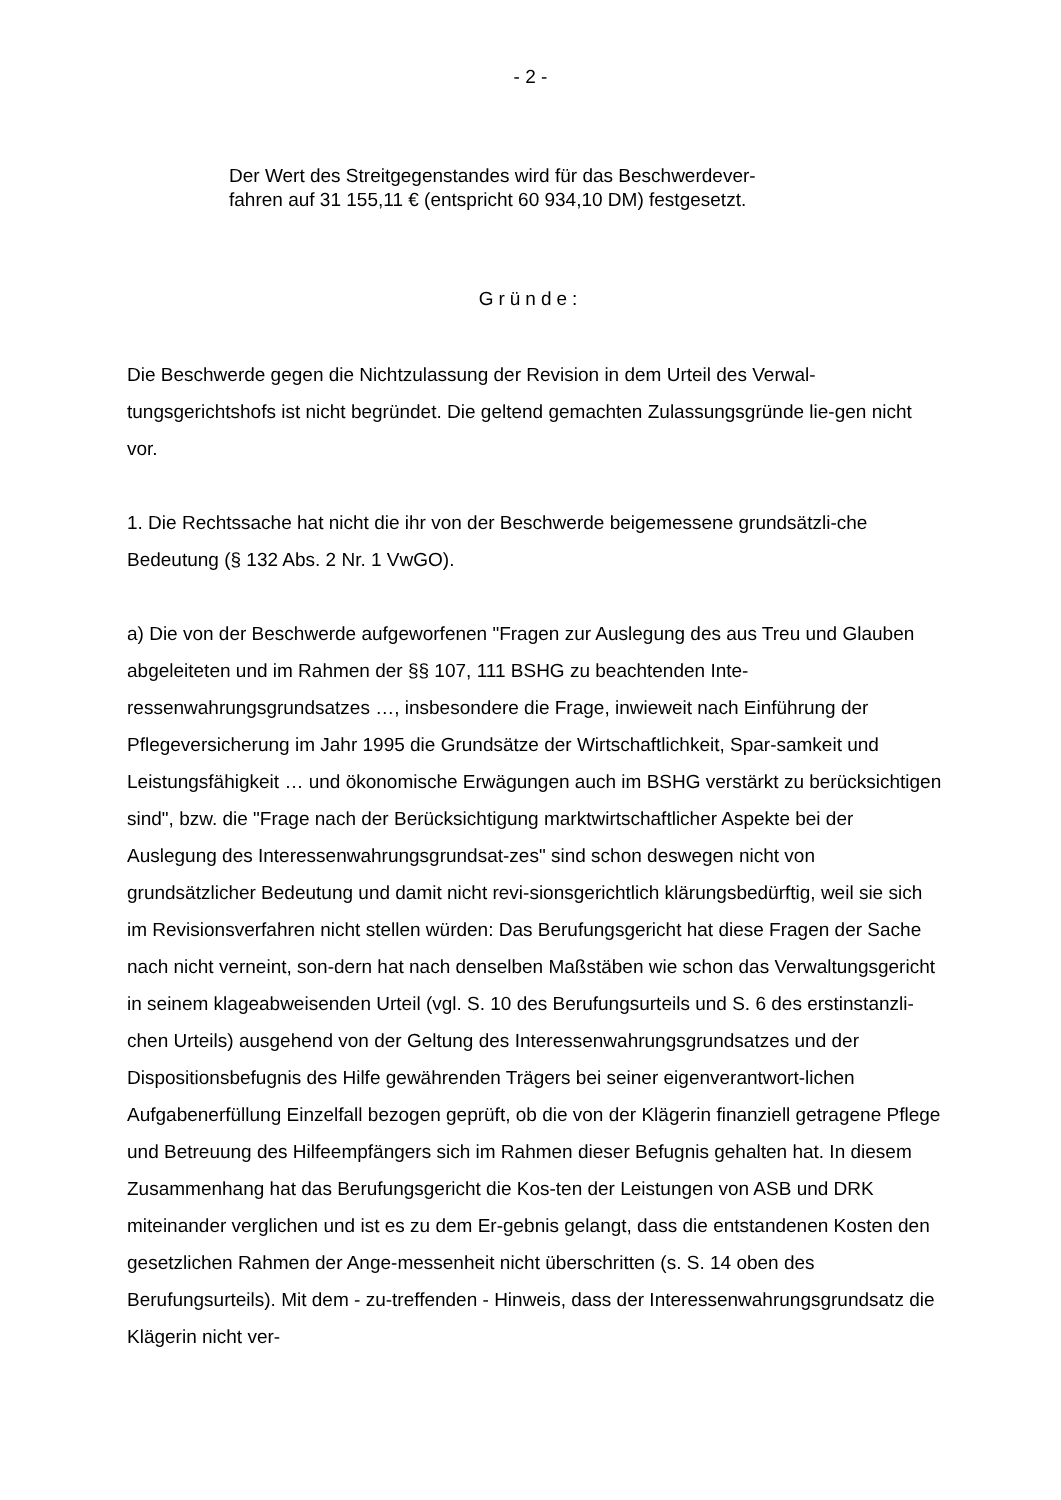- 2 -
Der Wert des Streitgegenstandes wird für das Beschwerdever-
fahren auf 31 155,11 € (entspricht 60 934,10 DM) festgesetzt.
Gründe:
Die Beschwerde gegen die Nichtzulassung der Revision in dem Urteil des Verwal-tungsgerichtshofs ist nicht begründet. Die geltend gemachten Zulassungsgründe lie-gen nicht vor.
1. Die Rechtssache hat nicht die ihr von der Beschwerde beigemessene grundsätzli-che Bedeutung (§ 132 Abs. 2 Nr. 1 VwGO).
a) Die von der Beschwerde aufgeworfenen "Fragen zur Auslegung des aus Treu und Glauben abgeleiteten und im Rahmen der §§ 107, 111 BSHG zu beachtenden Inte-ressenwahrungsgrundsatzes …, insbesondere die Frage, inwieweit nach Einführung der Pflegeversicherung im Jahr 1995 die Grundsätze der Wirtschaftlichkeit, Spar-samkeit und Leistungsfähigkeit … und ökonomische Erwägungen auch im BSHG verstärkt zu berücksichtigen sind", bzw. die "Frage nach der Berücksichtigung marktwirtschaftlicher Aspekte bei der Auslegung des Interessenwahrungsgrundsat-zes" sind schon deswegen nicht von grundsätzlicher Bedeutung und damit nicht revi-sionsgerichtlich klärungsbedürftig, weil sie sich im Revisionsverfahren nicht stellen würden: Das Berufungsgericht hat diese Fragen der Sache nach nicht verneint, son-dern hat nach denselben Maßstäben wie schon das Verwaltungsgericht in seinem klageabweisenden Urteil (vgl. S. 10 des Berufungsurteils und S. 6 des erstinstanzli-chen Urteils) ausgehend von der Geltung des Interessenwahrungsgrundsatzes und der Dispositionsbefugnis des Hilfe gewährenden Trägers bei seiner eigenverantwort-lichen Aufgabenerfüllung Einzelfall bezogen geprüft, ob die von der Klägerin finanziell getragene Pflege und Betreuung des Hilfeempfängers sich im Rahmen dieser Befugnis gehalten hat. In diesem Zusammenhang hat das Berufungsgericht die Kos-ten der Leistungen von ASB und DRK miteinander verglichen und ist es zu dem Er-gebnis gelangt, dass die entstandenen Kosten den gesetzlichen Rahmen der Ange-messenheit nicht überschritten (s. S. 14 oben des Berufungsurteils). Mit dem - zu-treffenden - Hinweis, dass der Interessenwahrungsgrundsatz die Klägerin nicht ver-